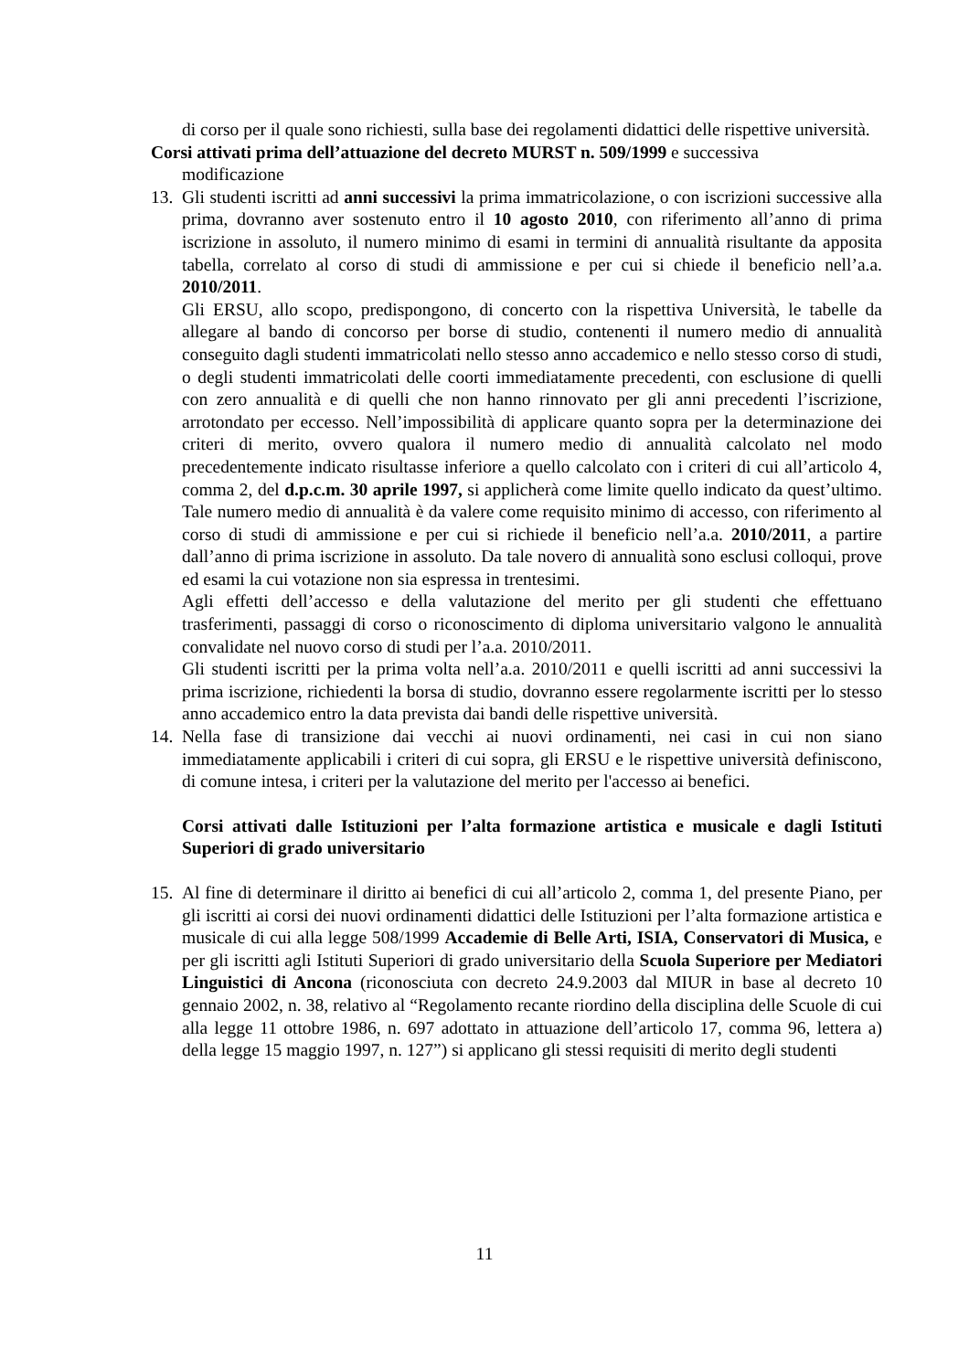di corso per il quale sono richiesti, sulla base dei regolamenti didattici delle rispettive università.
Corsi attivati prima dell’attuazione del decreto MURST n. 509/1999 e successiva
modificazione
13.
Gli studenti iscritti ad anni successivi la prima immatricolazione, o con iscrizioni successive alla prima, dovranno aver sostenuto entro il 10 agosto 2010, con riferimento all’anno di prima iscrizione in assoluto, il numero minimo di esami in termini di annualità risultante da apposita tabella, correlato al corso di studi di ammissione e per cui si chiede il beneficio nell’a.a. 2010/2011.
Gli ERSU, allo scopo, predispongono, di concerto con la rispettiva Università, le tabelle da allegare al bando di concorso per borse di studio, contenenti il numero medio di annualità conseguito dagli studenti immatricolati nello stesso anno accademico e nello stesso corso di studi, o degli studenti immatricolati delle coorti immediatamente precedenti, con esclusione di quelli con zero annualità e di quelli che non hanno rinnovato per gli anni precedenti l’iscrizione, arrotondato per eccesso. Nell’impossibilità di applicare quanto sopra per la determinazione dei criteri di merito, ovvero qualora il numero medio di annualità calcolato nel modo precedentemente indicato risultasse inferiore a quello calcolato con i criteri di cui all’articolo 4, comma 2, del d.p.c.m. 30 aprile 1997, si applicherà come limite quello indicato da quest’ultimo. Tale numero medio di annualità è da valere come requisito minimo di accesso, con riferimento al corso di studi di ammissione e per cui si richiede il beneficio nell’a.a. 2010/2011, a partire dall’anno di prima iscrizione in assoluto. Da tale novero di annualità sono esclusi colloqui, prove ed esami la cui votazione non sia espressa in trentesimi.
Agli effetti dell’accesso e della valutazione del merito per gli studenti che effettuano trasferimenti, passaggi di corso o riconoscimento di diploma universitario valgono le annualità convalidate nel nuovo corso di studi per l’a.a. 2010/2011.
Gli studenti iscritti per la prima volta nell’a.a. 2010/2011 e quelli iscritti ad anni successivi la prima iscrizione, richiedenti la borsa di studio, dovranno essere regolarmente iscritti per lo stesso anno accademico entro la data prevista dai bandi delle rispettive università.
14.
Nella fase di transizione dai vecchi ai nuovi ordinamenti, nei casi in cui non siano immediatamente applicabili i criteri di cui sopra, gli ERSU e le rispettive università definiscono, di comune intesa, i criteri per la valutazione del merito per l'accesso ai benefici.
Corsi attivati dalle Istituzioni per l’alta formazione artistica e musicale e dagli Istituti Superiori di grado universitario
15.
Al fine di determinare il diritto ai benefici di cui all’articolo 2, comma 1, del presente Piano, per gli iscritti ai corsi dei nuovi ordinamenti didattici delle Istituzioni per l’alta formazione artistica e musicale di cui alla legge 508/1999 Accademie di Belle Arti, ISIA, Conservatori di Musica, e per gli iscritti agli Istituti Superiori di grado universitario della Scuola Superiore per Mediatori Linguistici di Ancona (riconosciuta con decreto 24.9.2003 dal MIUR in base al decreto 10 gennaio 2002, n. 38, relativo al “Regolamento recante riordino della disciplina delle Scuole di cui alla legge 11 ottobre 1986, n. 697 adottato in attuazione dell’articolo 17, comma 96, lettera a) della legge 15 maggio 1997, n. 127”) si applicano gli stessi requisiti di merito degli studenti
11